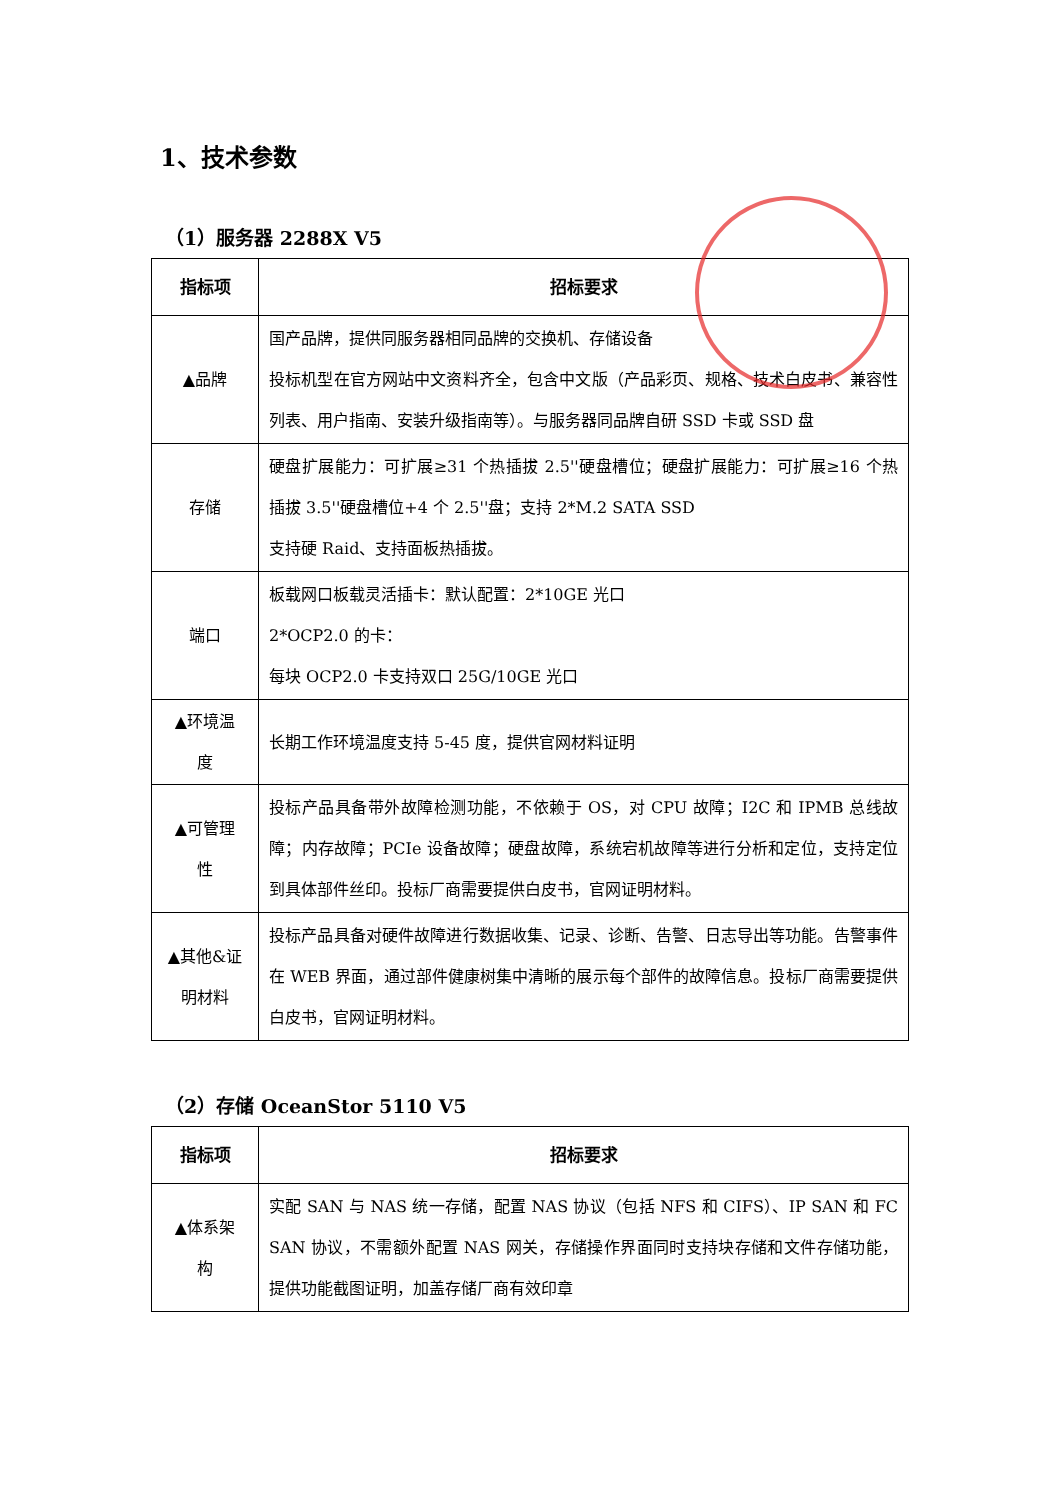1、技术参数
（1）服务器 2288X V5
| 指标项 | 招标要求 |
| --- | --- |
| ▲品牌 | 国产品牌，提供同服务器相同品牌的交换机、存储设备 投标机型在官方网站中文资料齐全，包含中文版（产品彩页、规格、技术白皮书、兼容性列表、用户指南、安装升级指南等）。与服务器同品牌自研 SSD 卡或 SSD 盘 |
| 存储 | 硬盘扩展能力：可扩展≥31 个热插拔 2.5''硬盘槽位；硬盘扩展能力：可扩展≥16 个热插拔 3.5''硬盘槽位+4 个 2.5''盘；支持 2*M.2 SATA SSD 支持硬 Raid、支持面板热插拔。 |
| 端口 | 板载网口板载灵活插卡：默认配置：2*10GE 光口 2*OCP2.0 的卡： 每块 OCP2.0 卡支持双口 25G/10GE 光口 |
| ▲环境温 度 | 长期工作环境温度支持 5-45 度，提供官网材料证明 |
| ▲可管理 性 | 投标产品具备带外故障检测功能，不依赖于 OS，对 CPU 故障；I2C 和 IPMB 总线故障；内存故障；PCIe 设备故障；硬盘故障，系统宕机故障等进行分析和定位，支持定位到具体部件丝印。投标厂商需要提供白皮书，官网证明材料。 |
| ▲其他&证 明材料 | 投标产品具备对硬件故障进行数据收集、记录、诊断、告警、日志导出等功能。告警事件在 WEB 界面，通过部件健康树集中清晰的展示每个部件的故障信息。投标厂商需要提供白皮书，官网证明材料。 |
（2）存储 OceanStor 5110 V5
| 指标项 | 招标要求 |
| --- | --- |
| ▲体系架 构 | 实配 SAN 与 NAS 统一存储，配置 NAS 协议（包括 NFS 和 CIFS）、IP SAN 和 FC SAN 协议，不需额外配置 NAS 网关，存储操作界面同时支持块存储和文件存储功能，提供功能截图证明，加盖存储厂商有效印章 |